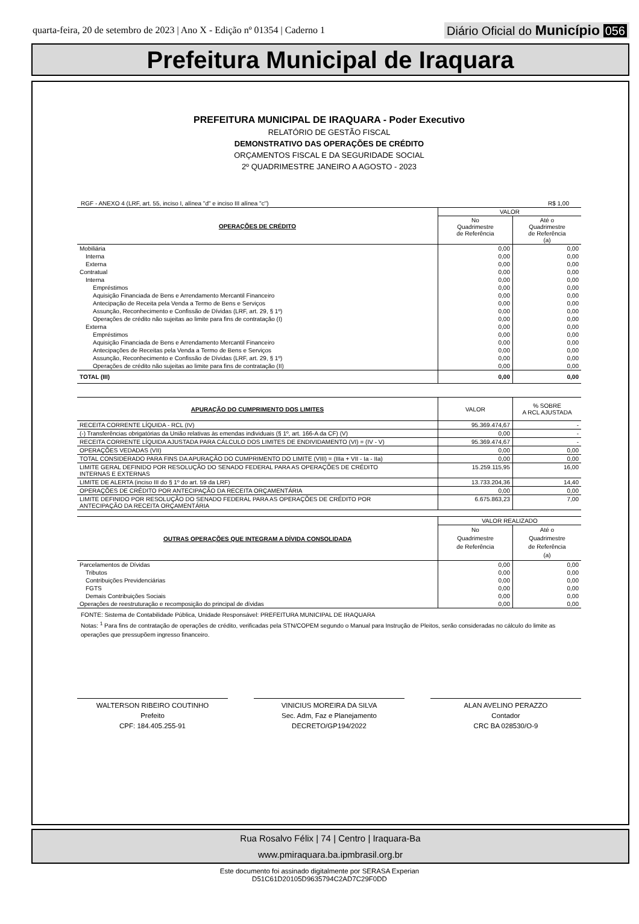quarta-feira, 20 de setembro de 2023 | Ano X - Edição nº 01354 | Caderno 1 Diário Oficial do Município 056
Prefeitura Municipal de Iraquara
PREFEITURA MUNICIPAL DE IRAQUARA - Poder Executivo
RELATÓRIO DE GESTÃO FISCAL
DEMONSTRATIVO DAS OPERAÇÕES DE CRÉDITO
ORÇAMENTOS FISCAL E DA SEGURIDADE SOCIAL
2º QUADRIMESTRE JANEIRO A AGOSTO - 2023
RGF - ANEXO 4 (LRF, art. 55, inciso I, alínea "d" e inciso III alínea "c") R$ 1,00
| OPERAÇÕES DE CRÉDITO | VALOR | |
| --- | --- | --- |
| | No Quadrimestre de Referência | Até o Quadrimestre de Referência (a) |
| Mobiliária | 0,00 | 0,00 |
| Interna | 0,00 | 0,00 |
| Externa | 0,00 | 0,00 |
| Contratual | 0,00 | 0,00 |
| Interna | 0,00 | 0,00 |
| Empréstimos | 0,00 | 0,00 |
| Aquisição Financiada de Bens e Arrendamento Mercantil Financeiro | 0,00 | 0,00 |
| Antecipação de Receita pela Venda a Termo de Bens e Serviços | 0,00 | 0,00 |
| Assunção, Reconhecimento e Confissão de Dívidas (LRF, art. 29, § 1º) | 0,00 | 0,00 |
| Operações de crédito não sujeitas ao limite para fins de contratação (I) | 0,00 | 0,00 |
| Externa | 0,00 | 0,00 |
| Empréstimos | 0,00 | 0,00 |
| Aquisição Financiada de Bens e Arrendamento Mercantil Financeiro | 0,00 | 0,00 |
| Antecipações de Receitas pela Venda a Termo de Bens e Serviços | 0,00 | 0,00 |
| Assunção, Reconhecimento e Confissão de Dívidas (LRF, art. 29, § 1º) | 0,00 | 0,00 |
| Operações de crédito não sujeitas ao limite para fins de contratação (II) | 0,00 | 0,00 |
| TOTAL (III) | 0,00 | 0,00 |
| APURAÇÃO DO CUMPRIMENTO DOS LIMITES | VALOR | % SOBRE A RCL AJUSTADA |
| --- | --- | --- |
| RECEITA CORRENTE LÍQUIDA - RCL (IV) | 95.369.474,67 | - |
| (-) Transferências obrigatórias da União relativas às emendas individuais (§ 1º, art. 166-A da CF) (V) | 0,00 | - |
| RECEITA CORRENTE LÍQUIDA AJUSTADA PARA CÁLCULO DOS LIMITES DE ENDIVIDAMENTO (VI) = (IV - V) | 95.369.474,67 | - |
| OPERAÇÕES VEDADAS (VII) | 0,00 | 0,00 |
| TOTAL CONSIDERADO PARA FINS DA APURAÇÃO DO CUMPRIMENTO DO LIMITE (VIII) = (IIIa + VII - Ia - IIa) | 0,00 | 0,00 |
| LIMITE GERAL DEFINIDO POR RESOLUÇÃO DO SENADO FEDERAL PARA AS OPERAÇÕES DE CRÉDITO INTERNAS E EXTERNAS | 15.259.115,95 | 16,00 |
| LIMITE DE ALERTA (inciso III do § 1º do art. 59 da LRF) | 13.733.204,36 | 14,40 |
| OPERAÇÕES DE CRÉDITO POR ANTECIPAÇÃO DA RECEITA ORÇAMENTÁRIA | 0,00 | 0,00 |
| LIMITE DEFINIDO POR RESOLUÇÃO DO SENADO FEDERAL PARA AS OPERAÇÕES DE CRÉDITO POR ANTECIPAÇÃO DA RECEITA ORÇAMENTÁRIA | 6.675.863,23 | 7,00 |
| OUTRAS OPERAÇÕES QUE INTEGRAM A DÍVIDA CONSOLIDADA | VALOR REALIZADO | |
| --- | --- | --- |
| | No Quadrimestre de Referência | Até o Quadrimestre de Referência (a) |
| Parcelamentos de Dívidas | 0,00 | 0,00 |
| Tributos | 0,00 | 0,00 |
| Contribuições Previdenciárias | 0,00 | 0,00 |
| FGTS | 0,00 | 0,00 |
| Demais Contribuições Sociais | 0,00 | 0,00 |
| Operações de reestruturação e recomposição do principal de dívidas | 0,00 | 0,00 |
FONTE: Sistema de Contabilidade Pública, Unidade Responsável: PREFEITURA MUNICIPAL DE IRAQUARA
Notas: <sup>1</sup> Para fins de contratação de operações de crédito, verificadas pela STN/COPEM segundo o Manual para Instrução de Pleitos, serão consideradas no cálculo do limite as operações que pressupõem ingresso financeiro.
WALTERSON RIBEIRO COUTINHO
Prefeito
CPF: 184.405.255-91
VINICIUS MOREIRA DA SILVA
Sec. Adm, Faz e Planejamento
DECRETO/GP194/2022
ALAN AVELINO PERAZZO
Contador
CRC BA 028530/O-9
Rua Rosalvo Félix | 74 | Centro | Iraquara-Ba
www.pmiraquara.ba.ipmbrasil.org.br
Este documento foi assinado digitalmente por SERASA Experian
D51C61D20105D9635794C2AD7C29F0DD